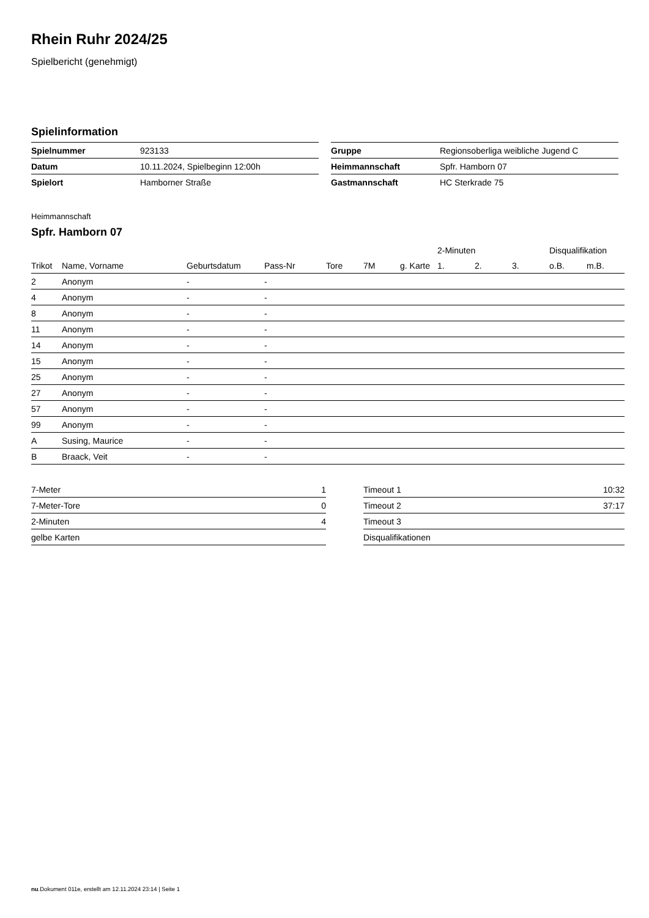Rhein Ruhr 2024/25
Spielbericht (genehmigt)
Spielinformation
| Spielnummer | 923133 |
| Datum | 10.11.2024, Spielbeginn 12:00h |
| Spielort | Hamborner Straße |
| Gruppe | Regionsoberliga weibliche Jugend C |
| Heimmannschaft | Spfr. Hamborn 07 |
| Gastmannschaft | HC Sterkrade 75 |
Heimmannschaft
Spfr. Hamborn 07
| | | | | | | | 2-Minuten | | | Disqualifikation | |
| --- | --- | --- | --- | --- | --- | --- | --- | --- | --- | --- | --- |
| Trikot | Name, Vorname | Geburtsdatum | Pass-Nr | Tore | 7M | g. Karte | 1. | 2. | 3. | o.B. | m.B. |
| 2 | Anonym | - | - | | | | | | | | |
| 4 | Anonym | - | - | | | | | | | | |
| 8 | Anonym | - | - | | | | | | | | |
| 11 | Anonym | - | - | | | | | | | | |
| 14 | Anonym | - | - | | | | | | | | |
| 15 | Anonym | - | - | | | | | | | | |
| 25 | Anonym | - | - | | | | | | | | |
| 27 | Anonym | - | - | | | | | | | | |
| 57 | Anonym | - | - | | | | | | | | |
| 99 | Anonym | - | - | | | | | | | | |
| A | Susing, Maurice | - | - | | | | | | | | |
| B | Braack, Veit | - | - | | | | | | | | |
| 7-Meter | 1 |
| 7-Meter-Tore | 0 |
| 2-Minuten | 4 |
| gelbe Karten | |
| Timeout 1 | 10:32 |
| Timeout 2 | 37:17 |
| Timeout 3 | |
| Disqualifikationen | |
nu.Dokument 011e, erstellt am 12.11.2024 23:14 | Seite 1